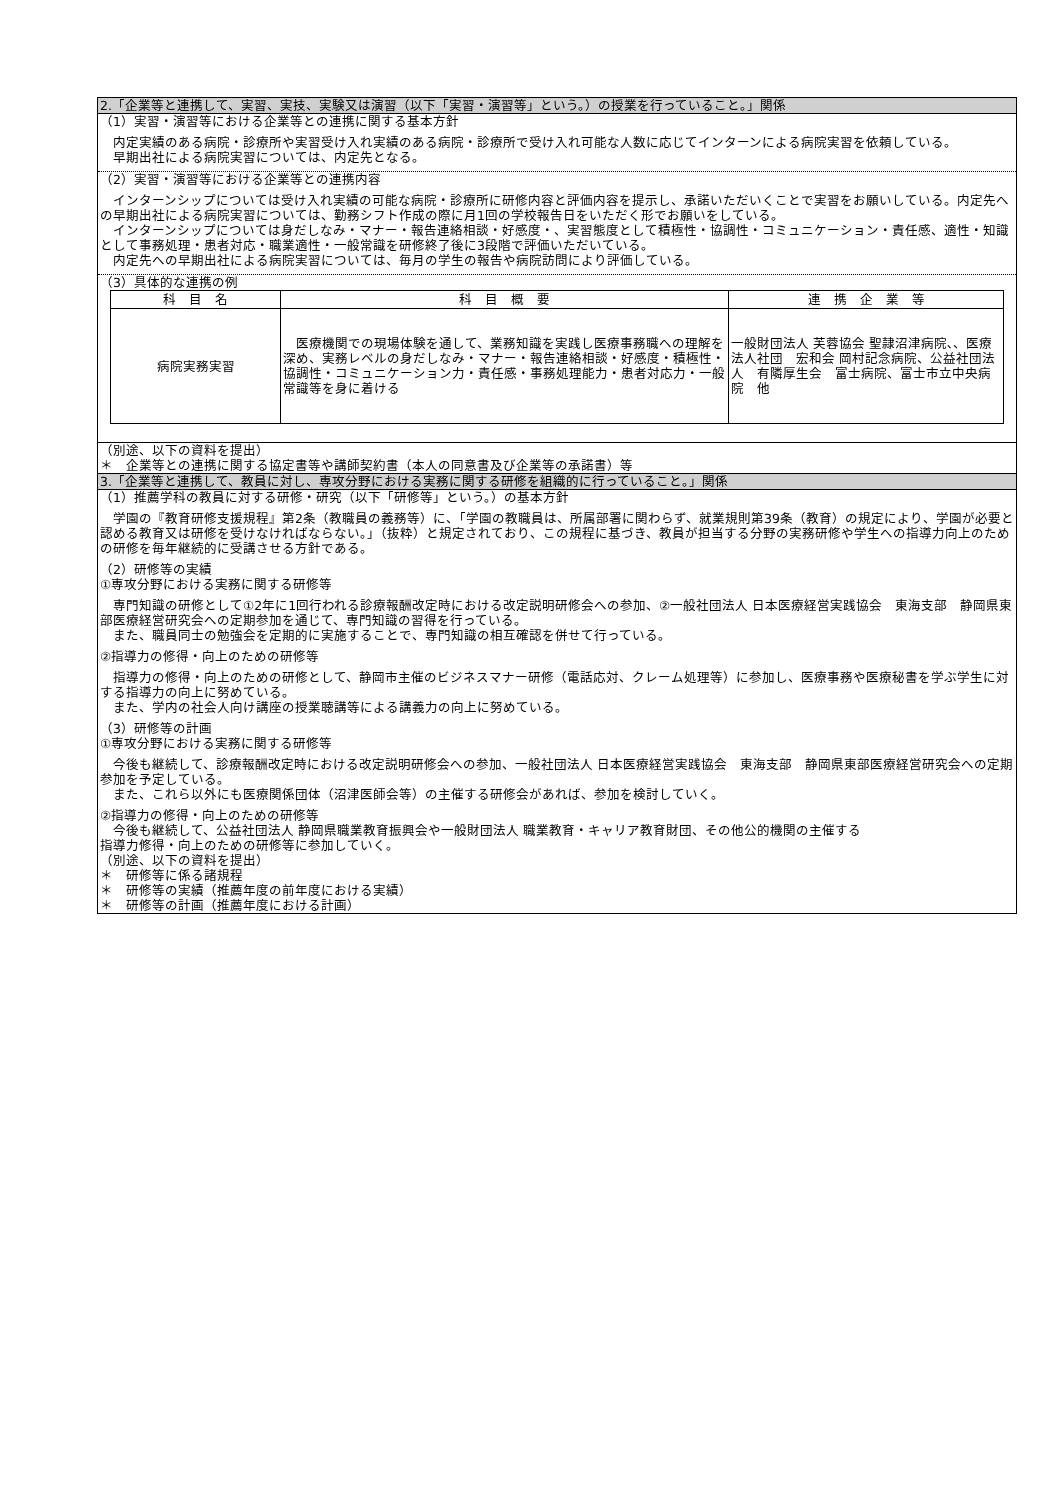2.「企業等と連携して、実習、実技、実験又は演習（以下「実習・演習等」という。）の授業を行っていること。」関係
（1）実習・演習等における企業等との連携に関する基本方針
　内定実績のある病院・診療所や実習受け入れ実績のある病院・診療所で受け入れ可能な人数に応じてインターンによる病院実習を依頼している。
　早期出社による病院実習については、内定先となる。
（2）実習・演習等における企業等との連携内容
　インターンシップについては受け入れ実績の可能な病院・診療所に研修内容と評価内容を提示し、承諾いただいくことで実習をお願いしている。内定先への早期出社による病院実習については、勤務シフト作成の際に月1回の学校報告日をいただく形でお願いをしている。
　インターンシップについては身だしなみ・マナー・報告連絡相談・好感度・、実習態度として積極性・協調性・コミュニケーション・責任感、適性・知識として事務処理・患者対応・職業適性・一般常識を研修終了後に3段階で評価いただいている。
　内定先への早期出社による病院実習については、毎月の学生の報告や病院訪問により評価している。
（3）具体的な連携の例
| 科 目 名 | 科 目 概 要 | 連 携 企 業 等 |
| --- | --- | --- |
| 病院実務実習 | 医療機関での現場体験を通して、業務知識を実践し医療事務職への理解を深め、実務レベルの身だしなみ・マナー・報告連絡相談・好感度・積極性・協調性・コミュニケーション力・責任感・事務処理能力・患者対応力・一般常識等を身に着ける | 一般財団法人 芙蓉協会 聖隷沼津病院､、医療法人社団 宏和会 岡村記念病院、公益社団法人 有隣厚生会 富士病院、富士市立中央病院 他 |
（別途、以下の資料を提出）
＊　企業等との連携に関する協定書等や講師契約書（本人の同意書及び企業等の承諾書）等
3.「企業等と連携して、教員に対し、専攻分野における実務に関する研修を組織的に行っていること。」関係
（1）推薦学科の教員に対する研修・研究（以下「研修等」という。）の基本方針
　学園の『教育研修支援規程』第2条（教職員の義務等）に、「学園の教職員は、所属部署に関わらず、就業規則第39条（教育）の規定により、学園が必要と認める教育又は研修を受けなければならない。」（抜粋）と規定されており、この規程に基づき、教員が担当する分野の実務研修や学生への指導力向上のための研修を毎年継続的に受講させる方針である。
（2）研修等の実績
①専攻分野における実務に関する研修等
　専門知識の研修として①2年に1回行われる診療報酬改定時における改定説明研修会への参加、②一般社団法人 日本医療経営実践協会　東海支部　静岡県東部医療経営研究会への定期参加を通じて、専門知識の習得を行っている。
　また、職員同士の勉強会を定期的に実施することで、専門知識の相互確認を併せて行っている。
②指導力の修得・向上のための研修等
　指導力の修得・向上のための研修として、静岡市主催のビジネスマナー研修（電話応対、クレーム処理等）に参加し、医療事務や医療秘書を学ぶ学生に対する指導力の向上に努めている。
　また、学内の社会人向け講座の授業聴講等による講義力の向上に努めている。
（3）研修等の計画
①専攻分野における実務に関する研修等
　今後も継続して、診療報酬改定時における改定説明研修会への参加、一般社団法人 日本医療経営実践協会　東海支部　静岡県東部医療経営研究会への定期参加を予定している。
　また、これら以外にも医療関係団体（沼津医師会等）の主催する研修会があれば、参加を検討していく。
②指導力の修得・向上のための研修等
　今後も継続して、公益社団法人 静岡県職業教育振興会や一般財団法人 職業教育・キャリア教育財団、その他公的機関の主催する
指導力修得・向上のための研修等に参加していく。
（別途、以下の資料を提出）
＊　研修等に係る諸規程
＊　研修等の実績（推薦年度の前年度における実績）
＊　研修等の計画（推薦年度における計画）